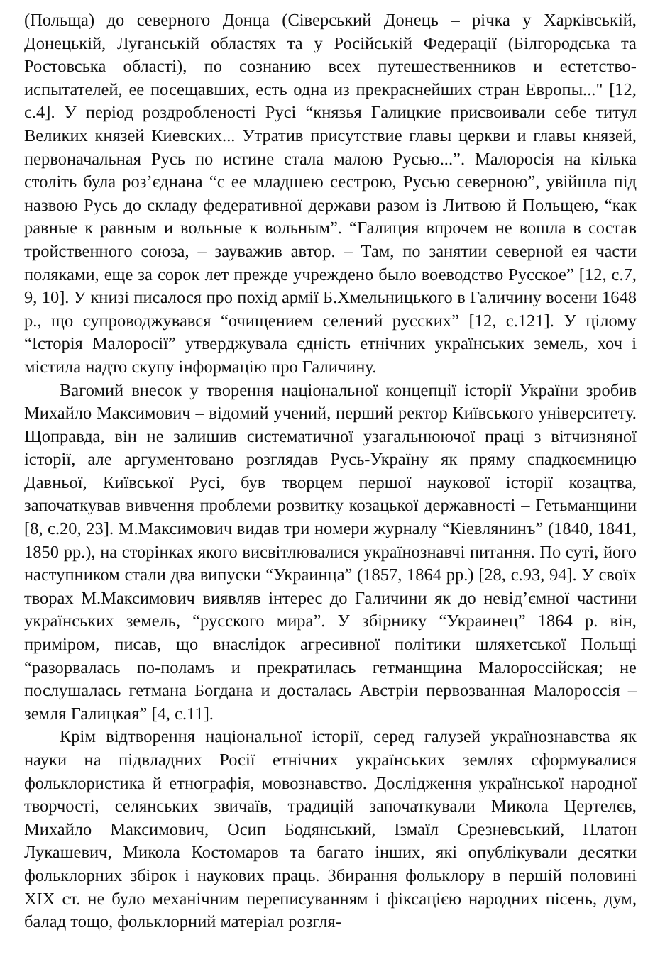(Польща) до северного Донца (Сіверський Донець – річка у Харківській, Донецькій, Луганській областях та у Російській Федерації (Білгородська та Ростовська області), по сознанию всех путешественников и естетство-испытателей, ее посещавших, есть одна из прекраснейших стран Европы..." [12, с.4]. У період роздробленості Русі “князья Галицкие присвоивали себе титул Великих князей Киевских... Утратив присутствие главы церкви и главы князей, первоначальная Русь по истине стала малою Русью...”. Малоросія на кілька століть була роз’єднана “с ее младшею сестрою, Русью северною”, увійшла під назвою Русь до складу федеративної держави разом із Литвою й Польщею, “как равные к равным и вольные к вольным”. “Галиция впрочем не вошла в состав тройственного союза, – зауважив автор. – Там, по занятии северной ея части поляками, еще за сорок лет прежде учреждено было воеводство Русское” [12, с.7, 9, 10]. У книзі писалося про похід армії Б.Хмельницького в Галичину восени 1648 р., що супроводжувався “очищением селений русских” [12, с.121]. У цілому “Історія Малоросії” утверджувала єдність етнічних українських земель, хоч і містила надто скупу інформацію про Галичину.
Вагомий внесок у творення національної концепції історії України зробив Михайло Максимович – відомий учений, перший ректор Київського університету. Щоправда, він не залишив систематичної узагальнюючої праці з вітчизняної історії, але аргументовано розглядав Русь-Україну як пряму спадкоємницю Давньої, Київської Русі, був творцем першої наукової історії козацтва, започаткував вивчення проблеми розвитку козацької державності – Гетьманщини [8, с.20, 23]. М.Максимович видав три номери журналу “Кіевлянинъ” (1840, 1841, 1850 рр.), на сторінках якого висвітлювалися українознавчі питання. По суті, його наступником стали два випуски “Украинца” (1857, 1864 рр.) [28, с.93, 94]. У своїх творах М.Максимович виявляв інтерес до Галичини як до невід’ємної частини українських земель, “русского мира”. У збірнику “Украинец” 1864 р. він, приміром, писав, що внаслідок агресивної політики шляхетської Польщі “разорвалась по-поламъ и прекратилась гетманщина Малороссійская; не послушалась гетмана Богдана и досталась Австріи первозванная Малороссія – земля Галицкая” [4, с.11].
Крім відтворення національної історії, серед галузей українознавства як науки на підвладних Росії етнічних українських землях сформувалися фольклористика й етнографія, мовознавство. Дослідження української народної творчості, селянських звичаїв, традицій започаткували Микола Цертелєв, Михайло Максимович, Осип Бодянський, Ізмаїл Срезневський, Платон Лукашевич, Микола Костомаров та багато інших, які опублікували десятки фольклорних збірок і наукових праць. Збирання фольклору в першій половині XIX ст. не було механічним переписуванням і фіксацією народних пісень, дум, балад тощо, фольклорний матеріал розгля-